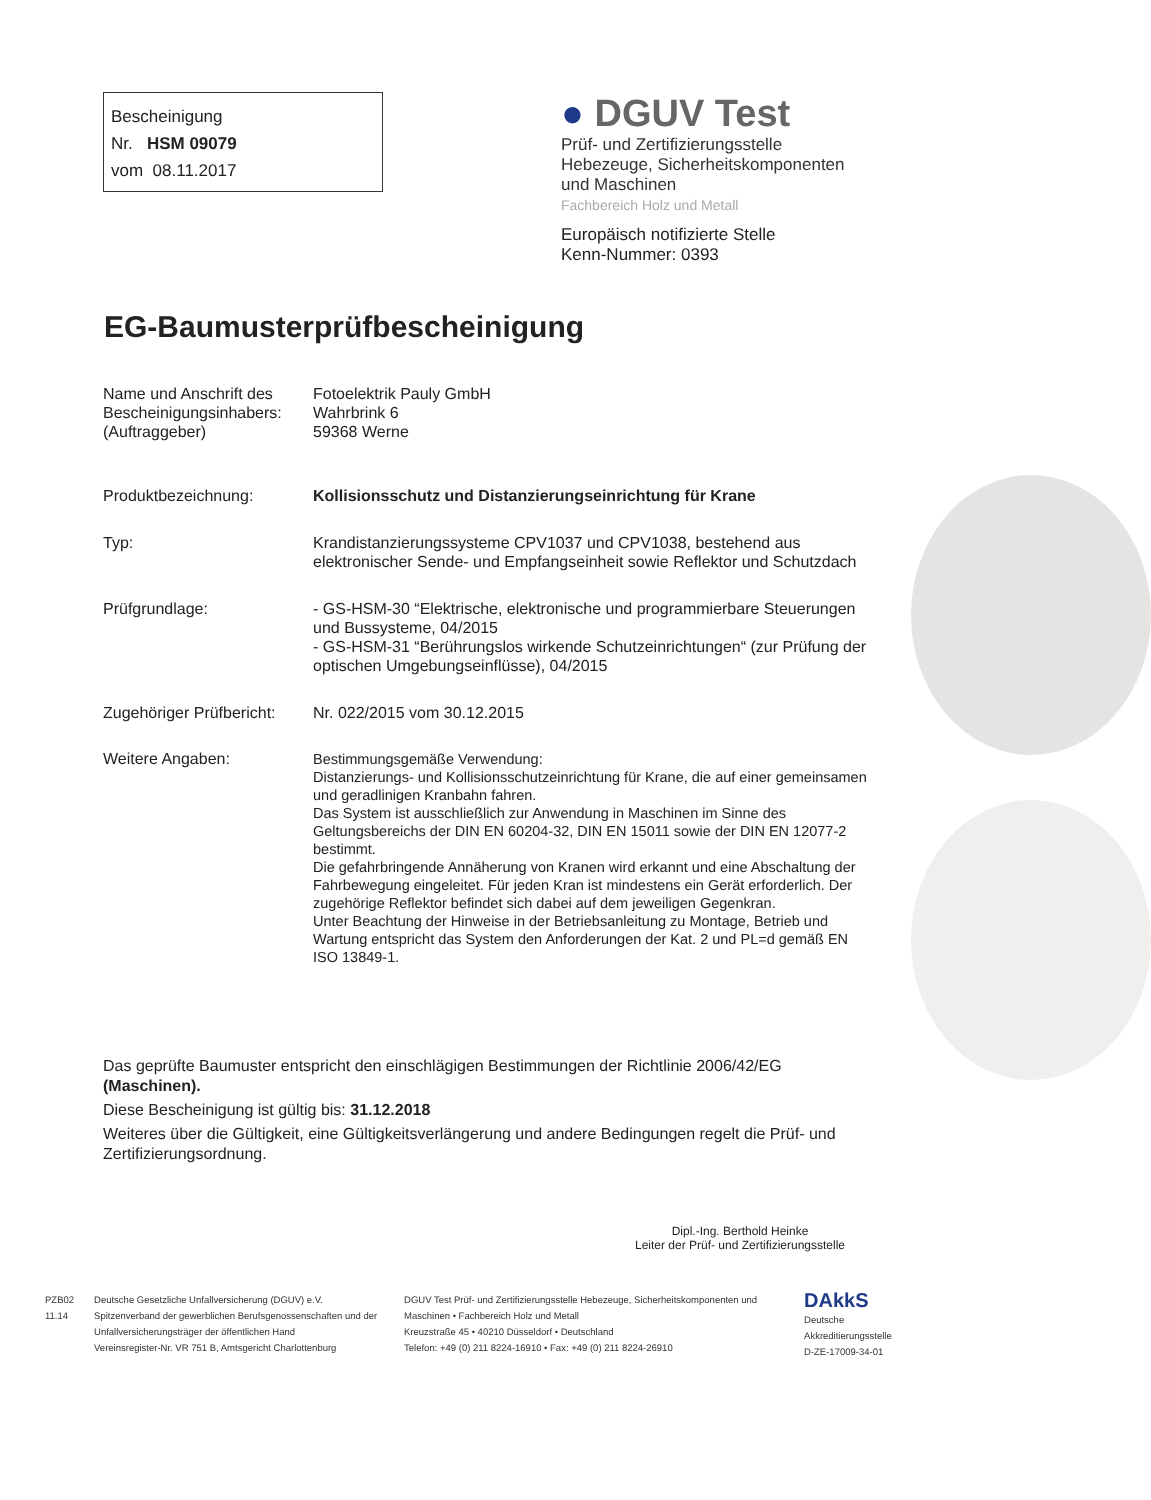Bescheinigung
Nr. HSM 09079
vom 08.11.2017
● DGUV Test
Prüf- und Zertifizierungsstelle
Hebezeuge, Sicherheitskomponenten
und Maschinen
Fachbereich Holz und Metall
Europäisch notifizierte Stelle
Kenn-Nummer: 0393
EG-Baumusterprüfbescheinigung
Name und Anschrift des Bescheinigungsinhabers: (Auftraggeber)
Fotoelektrik Pauly GmbH
Wahrbrink 6
59368 Werne
Produktbezeichnung: Kollisionsschutz und Distanzierungseinrichtung für Krane
Typ: Krandistanzierungssysteme CPV1037 und CPV1038, bestehend aus elektronischer Sende- und Empfangseinheit sowie Reflektor und Schutzdach
Prüfgrundlage: - GS-HSM-30 “Elektrische, elektronische und programmierbare Steuerungen und Bussysteme, 04/2015
- GS-HSM-31 “Berührungslos wirkende Schutzeinrichtungen“ (zur Prüfung der optischen Umgebungseinflüsse), 04/2015
Zugehöriger Prüfbericht:
Nr. 022/2015 vom 30.12.2015
Weitere Angaben: Bestimmungsgemäße Verwendung:
Distanzierungs- und Kollisionsschutzeinrichtung für Krane, die auf einer gemeinsamen und geradlinigen Kranbahn fahren.
Das System ist ausschließlich zur Anwendung in Maschinen im Sinne des Geltungsbereichs der DIN EN 60204-32, DIN EN 15011 sowie der DIN EN 12077-2 bestimmt.
Die gefahrbringende Annäherung von Kranen wird erkannt und eine Abschaltung der Fahrbewegung eingeleitet. Für jeden Kran ist mindestens ein Gerät erforderlich. Der zugehörige Reflektor befindet sich dabei auf dem jeweiligen Gegenkran.
Unter Beachtung der Hinweise in der Betriebsanleitung zu Montage, Betrieb und Wartung entspricht das System den Anforderungen der Kat. 2 und PL=d gemäß EN ISO 13849-1.
Das geprüfte Baumuster entspricht den einschlägigen Bestimmungen der Richtlinie 2006/42/EG (Maschinen).
Diese Bescheinigung ist gültig bis: 31.12.2018
Weiteres über die Gültigkeit, eine Gültigkeitsverlängerung und andere Bedingungen regelt die Prüf- und Zertifizierungsordnung.
Dipl.-Ing. Berthold Heinke
Leiter der Prüf- und Zertifizierungsstelle
PZB02
11.14
Deutsche Gesetzliche Unfallversicherung (DGUV) e.V.
Spitzenverband der gewerblichen Berufsgenossenschaften und der Unfallversicherungsträger der öffentlichen Hand
Vereinsregister-Nr. VR 751 B, Amtsgericht Charlottenburg
DGUV Test Prüf- und Zertifizierungsstelle Hebezeuge, Sicherheitskomponenten und Maschinen • Fachbereich Holz und Metall
Kreuzstraße 45 • 40210 Düsseldorf • Deutschland
Telefon: +49 (0) 211 8224-16910 • Fax: +49 (0) 211 8224-26910
DAkkS
Deutsche
Akkreditierungsstelle
D-ZE-17009-34-01